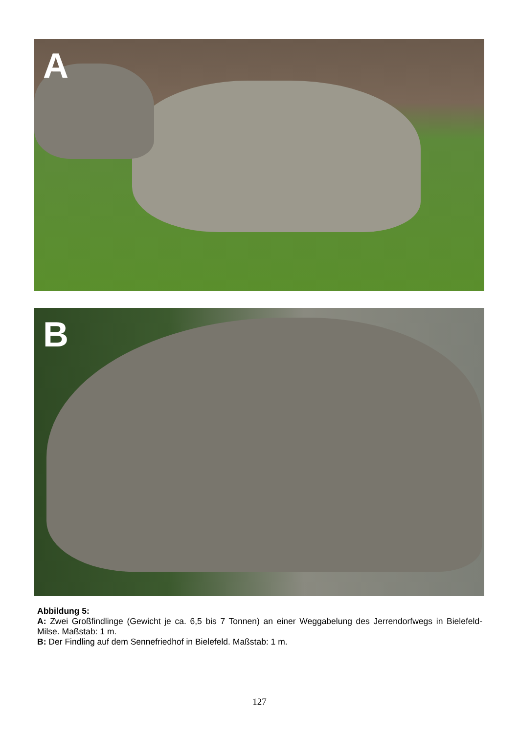A
B
Abbildung 5:
A: Zwei Großfindlinge (Gewicht je ca. 6,5 bis 7 Tonnen) an einer Weggabelung des Jerrendorfwegs in Bielefeld-Milse. Maßstab: 1 m.
B: Der Findling auf dem Sennefriedhof in Bielefeld. Maßstab: 1 m.
127